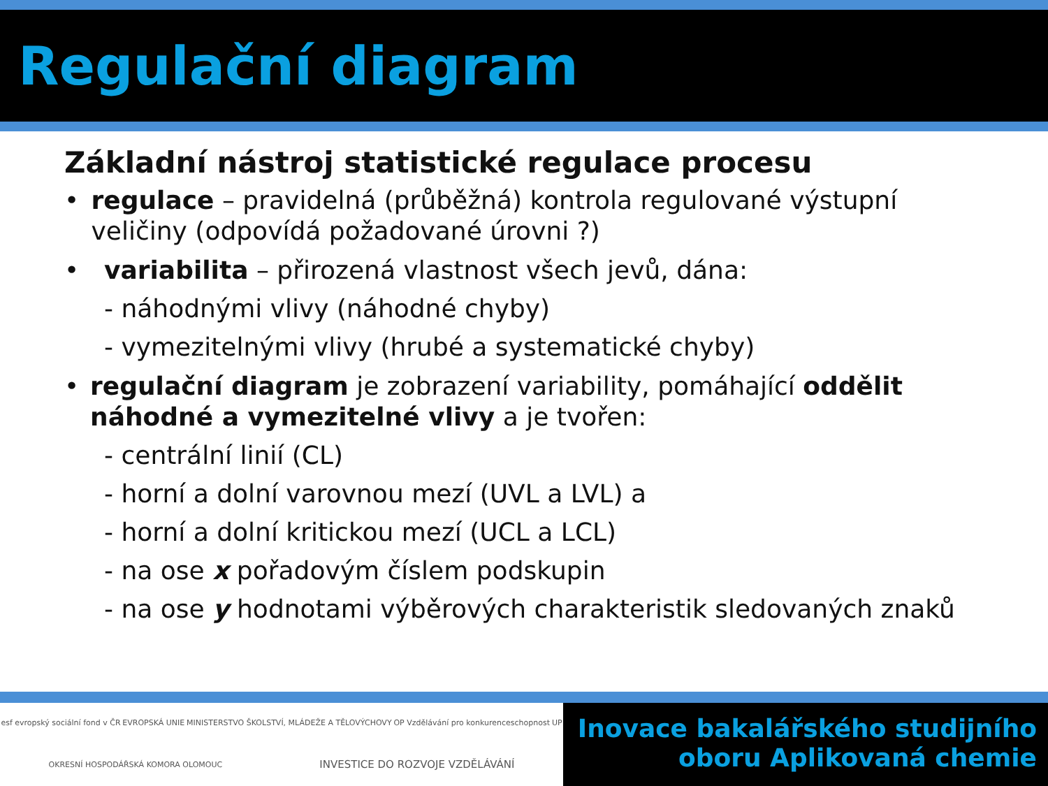Regulační diagram
Základní nástroj statistické regulace procesu
• regulace – pravidelná (průběžná) kontrola regulované výstupní veličiny (odpovídá požadované úrovni ?)
• variabilita – přirozená vlastnost všech jevů, dána:
- náhodnými vlivy (náhodné chyby)
- vymezitelnými vlivy (hrubé a systematické chyby)
• regulační diagram je zobrazení variability, pomáhající oddělit náhodné a vymezitelné vlivy a je tvořen:
- centrální linií (CL)
- horní a dolní varovnou mezí (UVL a LVL) a
- horní a dolní kritickou mezí (UCL a LCL)
- na ose x pořadovým číslem podskupin
- na ose y hodnotami výběrových charakteristik sledovaných znaků
esf evropský sociální fond v ČR EVROPSKÁ UNIE MINISTERSTVO ŠKOLSTVÍ, MLÁDEŽE A TĚLOVÝCHOVY OP Vzdělávání pro konkurenceschopnost UP OKRESNÍ HOSPODÁŘSKÁ KOMORA OLOMOUC INVESTICE DO ROZVOJE VZDĚLÁVÁNÍ
Inovace bakalářského studijního
oboru Aplikovaná chemie